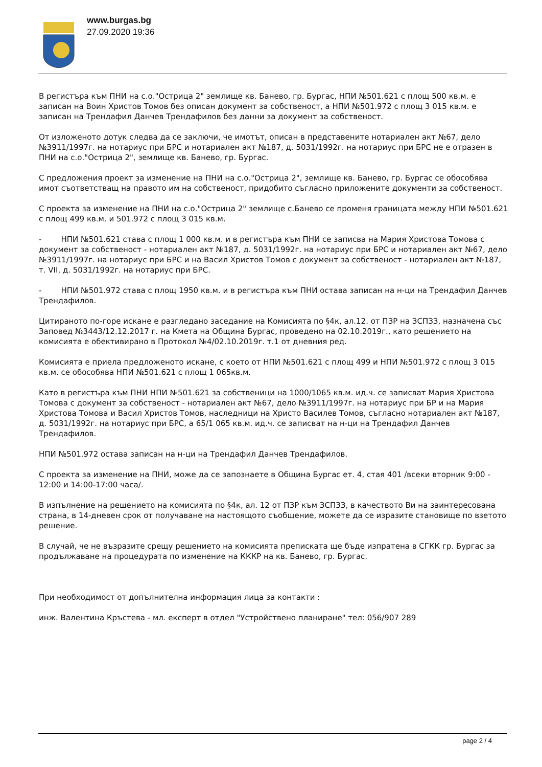www.burgas.bg
27.09.2020 19:36
В регистъра към ПНИ на с.о."Острица 2" землище кв. Банево, гр. Бургас, НПИ №501.621 с площ 500 кв.м. е записан на Воин Христов Томов без описан документ за собственост, а НПИ №501.972 с площ 3 015 кв.м. е записан на Трендафил Данчев Трендафилов без данни за документ за собственост.
От изложеното дотук следва да се заключи, че имотът, описан в представените нотариален акт №67, дело №3911/1997г. на нотариус при БРС и нотариален акт №187, д. 5031/1992г. на нотариус при БРС не е отразен в ПНИ на с.о."Острица 2", землище кв. Банево, гр. Бургас.
С предложения проект за изменение на ПНИ на с.о."Острица 2", землище кв. Банево, гр. Бургас се обособява имот съответстващ на правото им на собственост, придобито съгласно приложените документи за собственост.
С проекта за изменение на ПНИ на с.о."Острица 2" землище с.Банево се променя границата между НПИ №501.621 с площ 499 кв.м. и 501.972 с площ 3 015 кв.м.
- НПИ №501.621 става с площ 1 000 кв.м. и в регистъра към ПНИ се записва на Мария Христова Томова с документ за собственост - нотариален акт №187, д. 5031/1992г. на нотариус при БРС и нотариален акт №67, дело №3911/1997г. на нотариус при БРС и на Васил Христов Томов с документ за собственост - нотариален акт №187, т. VII, д. 5031/1992г. на нотариус при БРС.
- НПИ №501.972 става с площ 1950 кв.м. и в регистъра към ПНИ остава записан на н-ци на Трендафил Данчев Трендафилов.
Цитираното по-горе искане е разгледано заседание на Комисията по §4к, ал.12. от ПЗР на ЗСПЗЗ, назначена със Заповед №3443/12.12.2017 г. на Кмета на Община Бургас, проведено на 02.10.2019г., като решението на комисията е обективирано в Протокол №4/02.10.2019г. т.1 от дневния ред.
Комисията е приела предложеното искане, с което от НПИ №501.621 с площ 499 и НПИ №501.972 с площ 3 015 кв.м. се обособява НПИ №501.621 с площ 1 065кв.м.
Като в регистъра към ПНИ НПИ №501.621 за собственици на 1000/1065 кв.м. ид.ч. се записват Мария Христова Томова с документ за собственост - нотариален акт №67, дело №3911/1997г. на нотариус при БР и на Мария Христова Томова и Васил Христов Томов, наследници на Христо Василев Томов, съгласно нотариален акт №187, д. 5031/1992г. на нотариус при БРС, а 65/1 065 кв.м. ид.ч. се записват на н-ци на Трендафил Данчев Трендафилов.
НПИ №501.972 остава записан на н-ци на Трендафил Данчев Трендафилов.
С проекта за изменение на ПНИ, може да се запознаете в Община Бургас ет. 4, стая 401 /всеки вторник 9:00 - 12:00 и 14:00-17:00 часа/.
В изпълнение на решението на комисията по §4к, ал. 12 от ПЗР към ЗСПЗЗ, в качеството Ви на заинтересована страна, в 14-дневен срок от получаване на настоящото съобщение, можете да се изразите становище по взетото решение.
В случай, че не възразите срещу решението на комисията преписката ще бъде изпратена в СГКК гр. Бургас за продължаване на процедурата по изменение на КККР на кв. Банево, гр. Бургас.
При необходимост от допълнителна информация лица за контакти :
инж. Валентина Кръстева - мл. експерт в отдел "Устройствено планиране" тел: 056/907 289
page 2 / 4